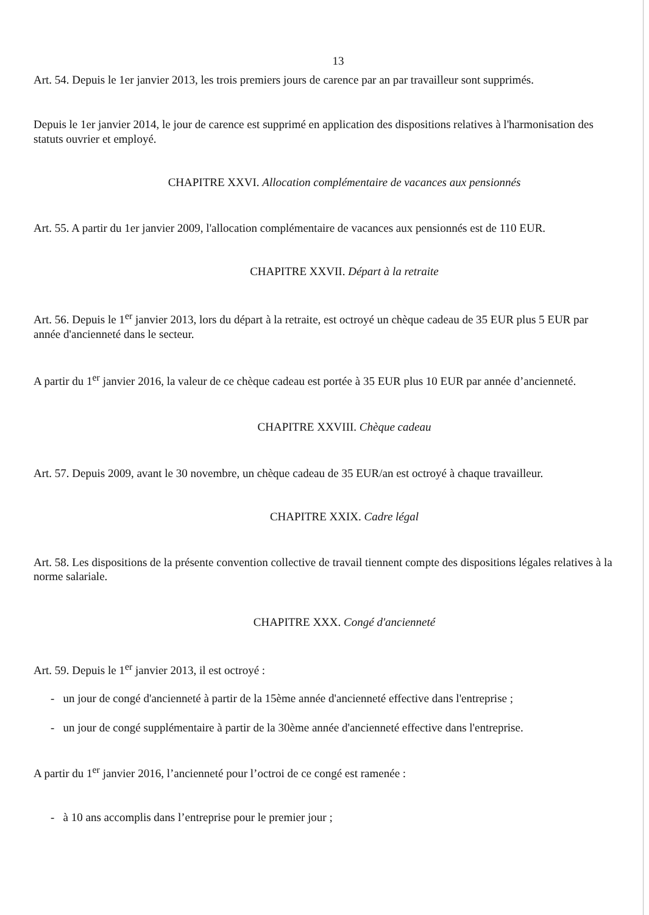13
Art. 54. Depuis le 1er janvier 2013, les trois premiers jours de carence par an par travailleur sont supprimés.
Depuis le 1er janvier 2014, le jour de carence est supprimé en application des dispositions relatives à l'harmonisation des statuts ouvrier et employé.
CHAPITRE XXVI. Allocation complémentaire de vacances aux pensionnés
Art. 55. A partir du 1er janvier 2009, l'allocation complémentaire de vacances aux pensionnés est de 110 EUR.
CHAPITRE XXVII. Départ à la retraite
Art. 56. Depuis le 1<sup>er</sup> janvier 2013, lors du départ à la retraite, est octroyé un chèque cadeau de 35 EUR plus 5 EUR par année d'ancienneté dans le secteur.
A partir du 1<sup>er</sup> janvier 2016, la valeur de ce chèque cadeau est portée à 35 EUR plus 10 EUR par année d’ancienneté.
CHAPITRE XXVIII. Chèque cadeau
Art. 57. Depuis 2009, avant le 30 novembre, un chèque cadeau de 35 EUR/an est octroyé à chaque travailleur.
CHAPITRE XXIX. Cadre légal
Art. 58. Les dispositions de la présente convention collective de travail tiennent compte des dispositions légales relatives à la norme salariale.
CHAPITRE XXX. Congé d'ancienneté
Art. 59. Depuis le 1<sup>er</sup> janvier 2013, il est octroyé :
- un jour de congé d'ancienneté à partir de la 15ème année d'ancienneté effective dans l'entreprise ;
- un jour de congé supplémentaire à partir de la 30ème année d'ancienneté effective dans l'entreprise.
A partir du 1<sup>er</sup> janvier 2016, l’ancienneté pour l’octroi de ce congé est ramenée :
- à 10 ans accomplis dans l’entreprise pour le premier jour ;